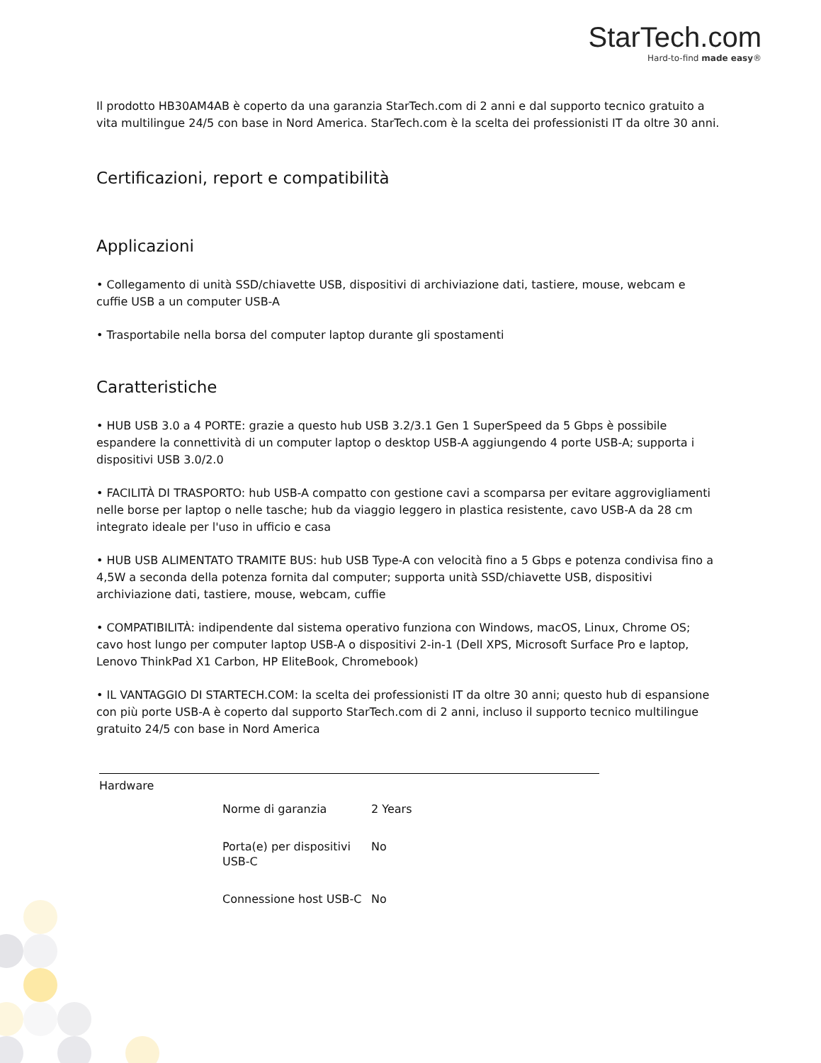StarTech.com
Hard-to-find made easy®
Il prodotto HB30AM4AB è coperto da una garanzia StarTech.com di 2 anni e dal supporto tecnico gratuito a vita multilingue 24/5 con base in Nord America. StarTech.com è la scelta dei professionisti IT da oltre 30 anni.
Certificazioni, report e compatibilità
Applicazioni
• Collegamento di unità SSD/chiavette USB, dispositivi di archiviazione dati, tastiere, mouse, webcam e cuffie USB a un computer USB-A
• Trasportabile nella borsa del computer laptop durante gli spostamenti
Caratteristiche
• HUB USB 3.0 a 4 PORTE: grazie a questo hub USB 3.2/3.1 Gen 1 SuperSpeed da 5 Gbps è possibile espandere la connettività di un computer laptop o desktop USB-A aggiungendo 4 porte USB-A; supporta i dispositivi USB 3.0/2.0
• FACILITÀ DI TRASPORTO: hub USB-A compatto con gestione cavi a scomparsa per evitare aggrovigliamenti nelle borse per laptop o nelle tasche; hub da viaggio leggero in plastica resistente, cavo USB-A da 28 cm integrato ideale per l'uso in ufficio e casa
• HUB USB ALIMENTATO TRAMITE BUS: hub USB Type-A con velocità fino a 5 Gbps e potenza condivisa fino a 4,5W a seconda della potenza fornita dal computer; supporta unità SSD/chiavette USB, dispositivi archiviazione dati, tastiere, mouse, webcam, cuffie
• COMPATIBILITÀ: indipendente dal sistema operativo funziona con Windows, macOS, Linux, Chrome OS; cavo host lungo per computer laptop USB-A o dispositivi 2-in-1 (Dell XPS, Microsoft Surface Pro e laptop, Lenovo ThinkPad X1 Carbon, HP EliteBook, Chromebook)
• IL VANTAGGIO DI STARTECH.COM: la scelta dei professionisti IT da oltre 30 anni; questo hub di espansione con più porte USB-A è coperto dal supporto StarTech.com di 2 anni, incluso il supporto tecnico multilingue gratuito 24/5 con base in Nord America
| Hardware | | |
| | Norme di garanzia | 2 Years |
| | Porta(e) per dispositivi USB-C | No |
| | Connessione host USB-C | No |